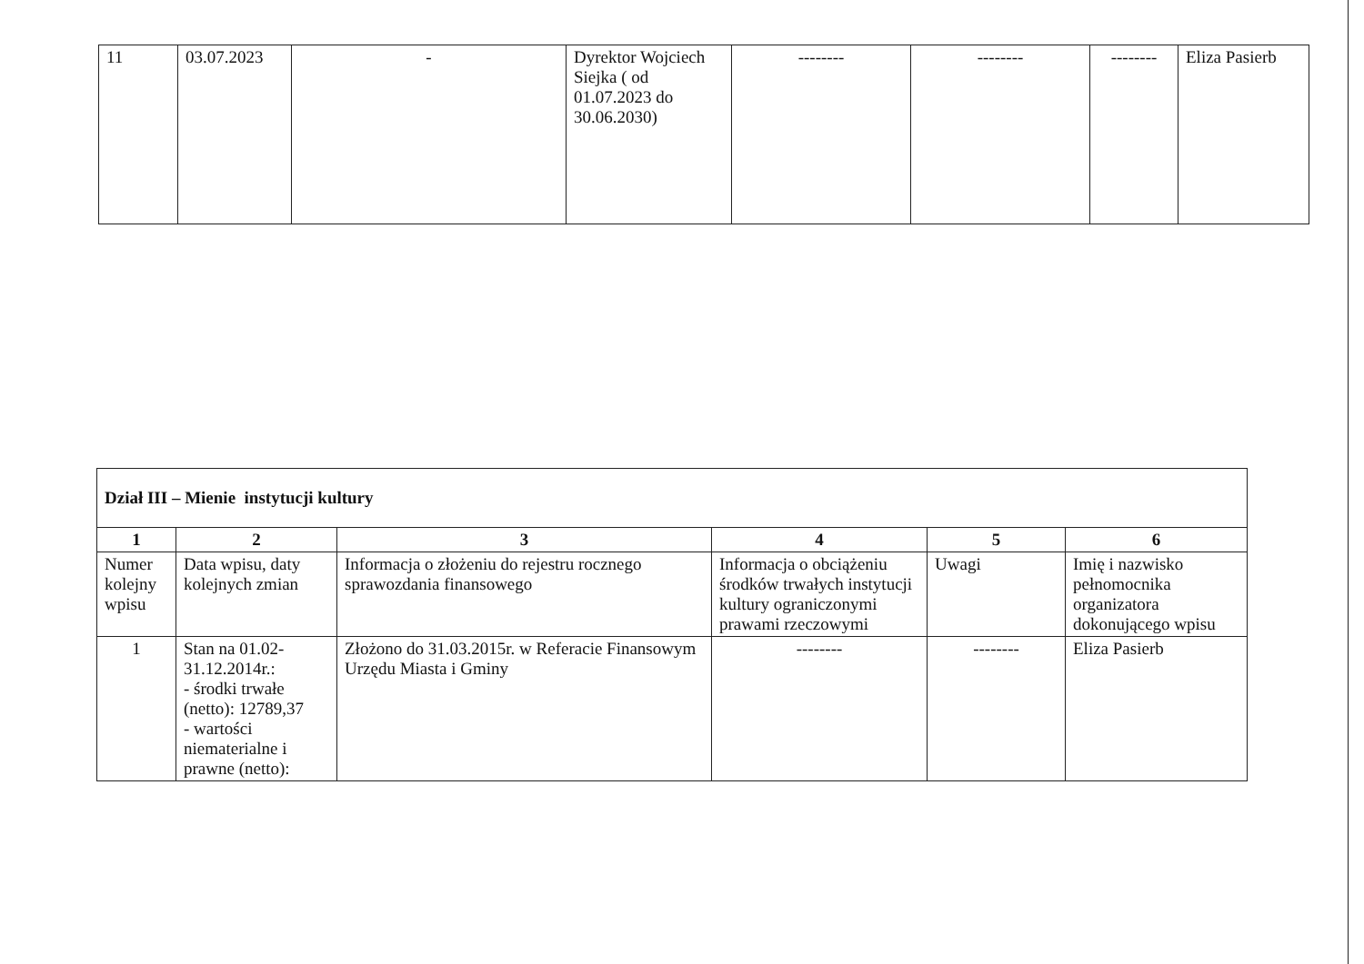| 11 | 03.07.2023 | - | Dyrektor Wojciech Siejka ( od 01.07.2023 do 30.06.2030) | -------- | -------- | -------- | Eliza Pasierb |
| Dział III – Mienie instytucji kultury | | | | | |
| 1 | 2 | 3 | 4 | 5 | 6 |
| Numer kolejny wpisu | Data wpisu, daty kolejnych zmian | Informacja o złożeniu do rejestru rocznego sprawozdania finansowego | Informacja o obciążeniu środków trwałych instytucji kultury ograniczonymi prawami rzeczowymi | Uwagi | Imię i nazwisko pełnomocnika organizatora dokonującego wpisu |
| 1 | Stan na 01.02-31.12.2014r.: - środki trwałe (netto): 12789,37 - wartości niematerialne i prawne (netto): | Złożono do 31.03.2015r. w Referacie Finansowym Urzędu Miasta i Gminy | -------- | -------- | Eliza Pasierb |